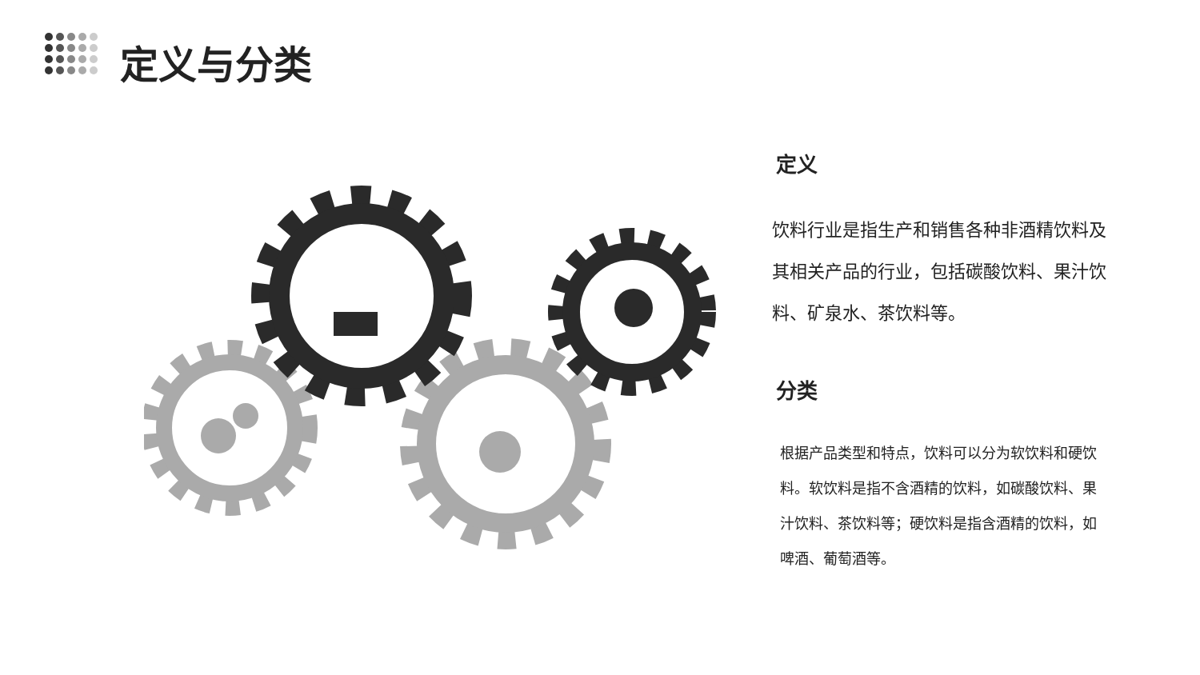定义与分类
定义
饮料行业是指生产和销售各种非酒精饮料及其相关产品的行业，包括碳酸饮料、果汁饮料、矿泉水、茶饮料等。
分类
根据产品类型和特点，饮料可以分为软饮料和硬饮料。软饮料是指不含酒精的饮料，如碳酸饮料、果汁饮料、茶饮料等；硬饮料是指含酒精的饮料，如啤酒、葡萄酒等。